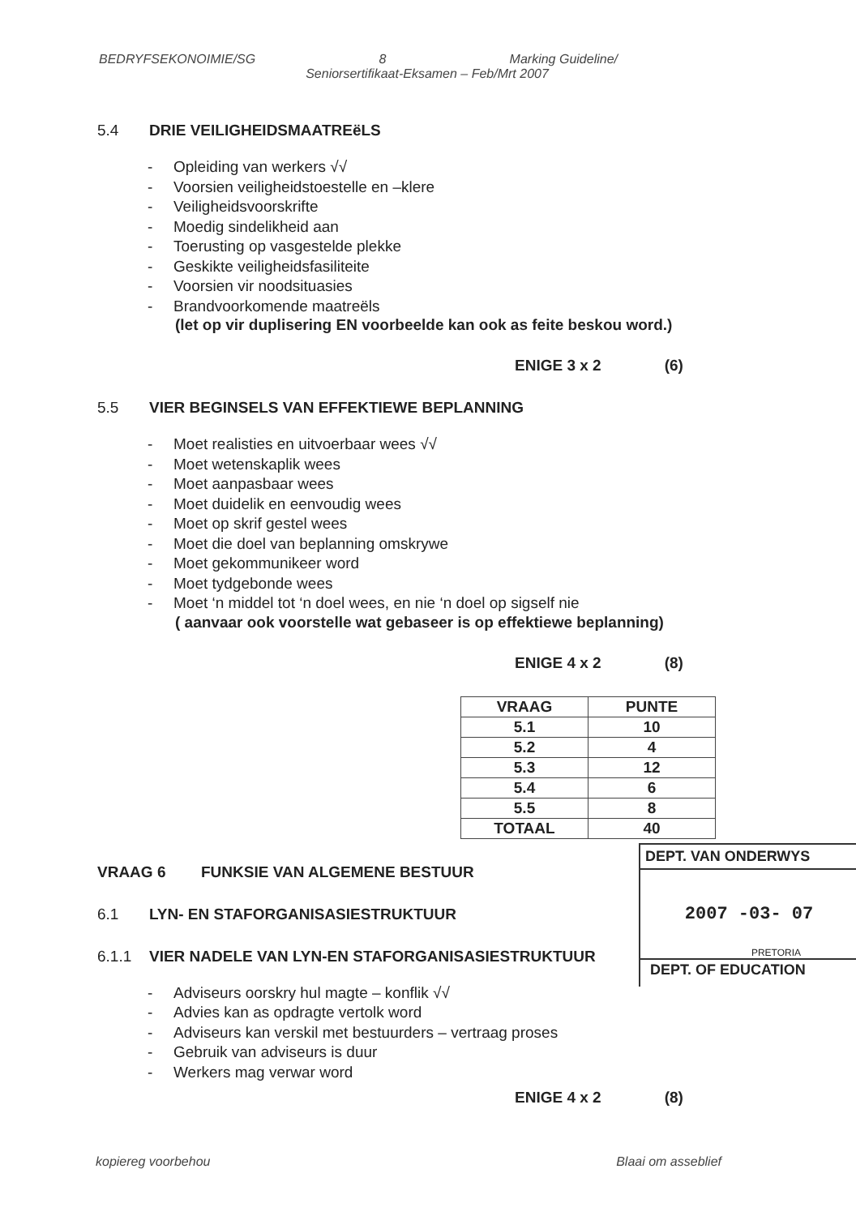BEDRYFSEKONOIMIE/SG 8 Marking Guideline/
Seniorsertifikaat-Eksamen – Feb/Mrt 2007
5.4 DRIE VEILIGHEIDSMAATREëLS
- Opleiding van werkers √√
- Voorsien veiligheidstoestelle en –klere
- Veiligheidsvoorskrifte
- Moedig sindelikheid aan
- Toerusting op vasgestelde plekke
- Geskikte veiligheidsfasiliteite
- Voorsien vir noodsituasies
- Brandvoorkomende maatreëls
(let op vir duplisering EN voorbeelde kan ook as feite beskou word.)
ENIGE 3 x 2 (6)
5.5 VIER BEGINSELS VAN EFFEKTIEWE BEPLANNING
- Moet realisties en uitvoerbaar wees √√
- Moet wetenskaplik wees
- Moet aanpasbaar wees
- Moet duidelik en eenvoudig wees
- Moet op skrif gestel wees
- Moet die doel van beplanning omskrywe
- Moet gekommunikeer word
- Moet tydgebonde wees
- Moet ‘n middel tot ‘n doel wees, en nie ‘n doel op sigself nie
( aanvaar ook voorstelle wat gebaseer is op effektiewe beplanning)
ENIGE 4 x 2 (8)
| VRAAG | PUNTE |
| --- | --- |
| 5.1 | 10 |
| 5.2 | 4 |
| 5.3 | 12 |
| 5.4 | 6 |
| 5.5 | 8 |
| TOTAAL | 40 |
VRAAG 6 FUNKSIE VAN ALGEMENE BESTUUR
6.1 LYN- EN STAFORGANISASIESTRUKTUUR
6.1.1 VIER NADELE VAN LYN-EN STAFORGANISASIESTRUKTUUR
- Adviseurs oorskry hul magte – konflik √√
- Advies kan as opdragte vertolk word
- Adviseurs kan verskil met bestuurders – vertraag proses
- Gebruik van adviseurs is duur
- Werkers mag verwar word
ENIGE 4 x 2 (8)
DEPT. VAN ONDERWYS
2007 -03- 07
PRETORIA
DEPT. OF EDUCATION
kopiereg voorbehou Blaai om asseblief